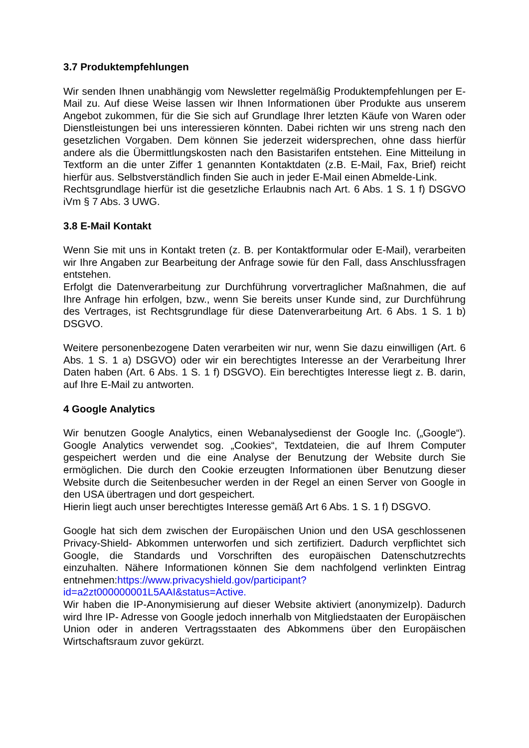3.7 Produktempfehlungen
Wir senden Ihnen unabhängig vom Newsletter regelmäßig Produktempfehlungen per E-Mail zu. Auf diese Weise lassen wir Ihnen Informationen über Produkte aus unserem Angebot zukommen, für die Sie sich auf Grundlage Ihrer letzten Käufe von Waren oder Dienstleistungen bei uns interessieren könnten. Dabei richten wir uns streng nach den gesetzlichen Vorgaben. Dem können Sie jederzeit widersprechen, ohne dass hierfür andere als die Übermittlungskosten nach den Basistarifen entstehen. Eine Mitteilung in Textform an die unter Ziffer 1 genannten Kontaktdaten (z.B. E-Mail, Fax, Brief) reicht hierfür aus. Selbstverständlich finden Sie auch in jeder E-Mail einen Abmelde-Link.
Rechtsgrundlage hierfür ist die gesetzliche Erlaubnis nach Art. 6 Abs. 1 S. 1 f) DSGVO iVm § 7 Abs. 3 UWG.
3.8 E-Mail Kontakt
Wenn Sie mit uns in Kontakt treten (z. B. per Kontaktformular oder E-Mail), verarbeiten wir Ihre Angaben zur Bearbeitung der Anfrage sowie für den Fall, dass Anschlussfragen entstehen.
Erfolgt die Datenverarbeitung zur Durchführung vorvertraglicher Maßnahmen, die auf Ihre Anfrage hin erfolgen, bzw., wenn Sie bereits unser Kunde sind, zur Durchführung des Vertrages, ist Rechtsgrundlage für diese Datenverarbeitung Art. 6 Abs. 1 S. 1 b) DSGVO.
Weitere personenbezogene Daten verarbeiten wir nur, wenn Sie dazu einwilligen (Art. 6 Abs. 1 S. 1 a) DSGVO) oder wir ein berechtigtes Interesse an der Verarbeitung Ihrer Daten haben (Art. 6 Abs. 1 S. 1 f) DSGVO). Ein berechtigtes Interesse liegt z. B. darin, auf Ihre E-Mail zu antworten.
4 Google Analytics
Wir benutzen Google Analytics, einen Webanalysedienst der Google Inc. („Google“). Google Analytics verwendet sog. „Cookies“, Textdateien, die auf Ihrem Computer gespeichert werden und die eine Analyse der Benutzung der Website durch Sie ermöglichen. Die durch den Cookie erzeugten Informationen über Benutzung dieser Website durch die Seitenbesucher werden in der Regel an einen Server von Google in den USA übertragen und dort gespeichert.
Hierin liegt auch unser berechtigtes Interesse gemäß Art 6 Abs. 1 S. 1 f) DSGVO.
Google hat sich dem zwischen der Europäischen Union und den USA geschlossenen Privacy-Shield- Abkommen unterworfen und sich zertifiziert. Dadurch verpflichtet sich Google, die Standards und Vorschriften des europäischen Datenschutzrechts einzuhalten. Nähere Informationen können Sie dem nachfolgend verlinkten Eintrag entnehmen:https://www.privacyshield.gov/participant?id=a2zt000000001L5AAI&status=Active.
Wir haben die IP-Anonymisierung auf dieser Website aktiviert (anonymizeIp). Dadurch wird Ihre IP- Adresse von Google jedoch innerhalb von Mitgliedstaaten der Europäischen Union oder in anderen Vertragsstaaten des Abkommens über den Europäischen Wirtschaftsraum zuvor gekürzt.